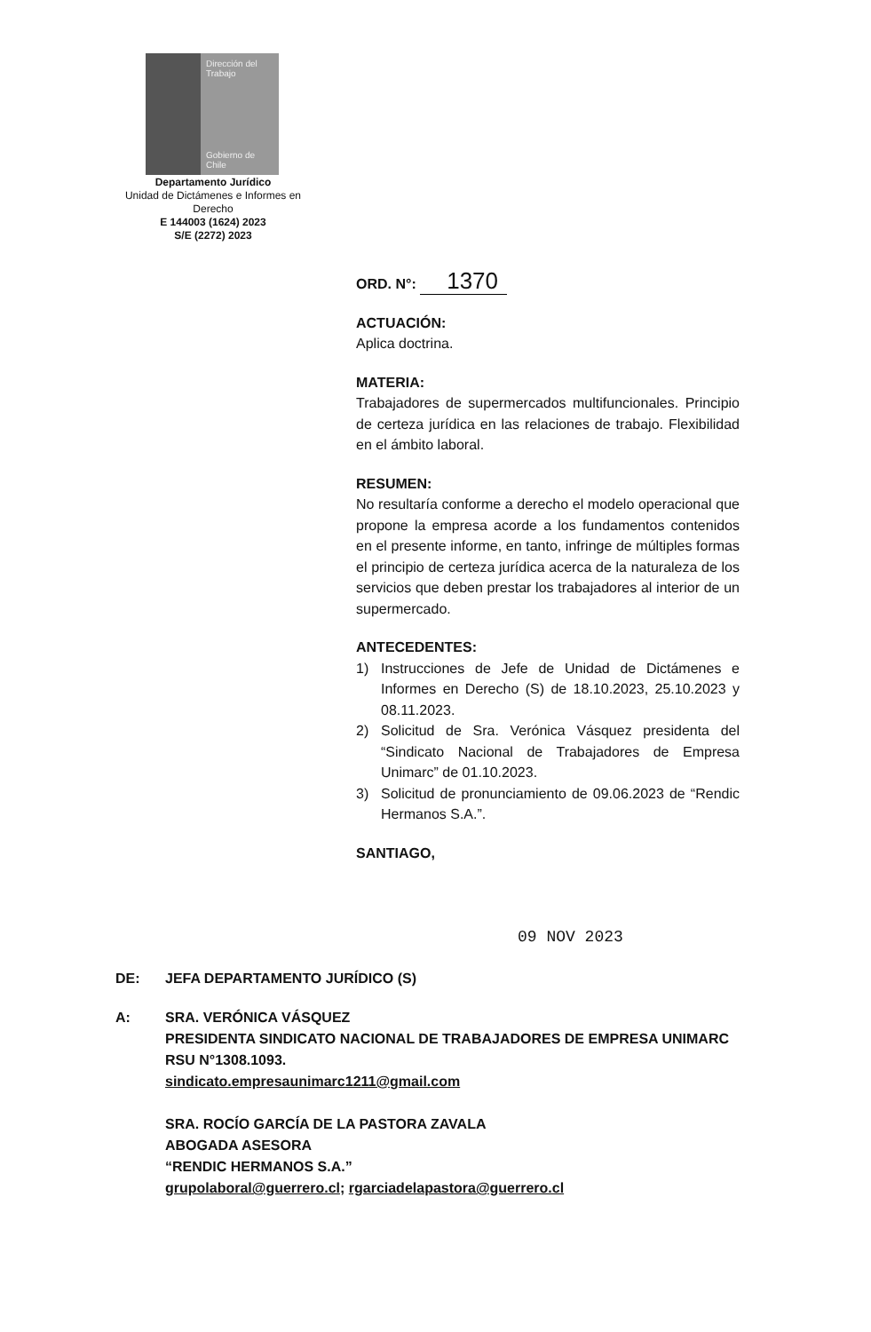Dirección del Trabajo
Gobierno de Chile
Departamento Jurídico
Unidad de Dictámenes e Informes en Derecho
E 144003 (1624) 2023
S/E (2272) 2023
ORD. N°: 1370
ACTUACIÓN:
Aplica doctrina.
MATERIA:
Trabajadores de supermercados multifuncionales. Principio de certeza jurídica en las relaciones de trabajo. Flexibilidad en el ámbito laboral.
RESUMEN:
No resultaría conforme a derecho el modelo operacional que propone la empresa acorde a los fundamentos contenidos en el presente informe, en tanto, infringe de múltiples formas el principio de certeza jurídica acerca de la naturaleza de los servicios que deben prestar los trabajadores al interior de un supermercado.
ANTECEDENTES:
1) Instrucciones de Jefe de Unidad de Dictámenes e Informes en Derecho (S) de 18.10.2023, 25.10.2023 y 08.11.2023.
2) Solicitud de Sra. Verónica Vásquez presidenta del “Sindicato Nacional de Trabajadores de Empresa Unimarc” de 01.10.2023.
3) Solicitud de pronunciamiento de 09.06.2023 de “Rendic Hermanos S.A.”.
SANTIAGO,
09 NOV 2023
DE: JEFA DEPARTAMENTO JURÍDICO (S)
A: SRA. VERÓNICA VÁSQUEZ
PRESIDENTA SINDICATO NACIONAL DE TRABAJADORES DE EMPRESA UNIMARC RSU N°1308.1093.
sindicato.empresaunimarc1211@gmail.com
SRA. ROCÍO GARCÍA DE LA PASTORA ZAVALA
ABOGADA ASESORA
“RENDIC HERMANOS S.A.”
grupolaboral@guerrero.cl; rgarciadelapastora@guerrero.cl